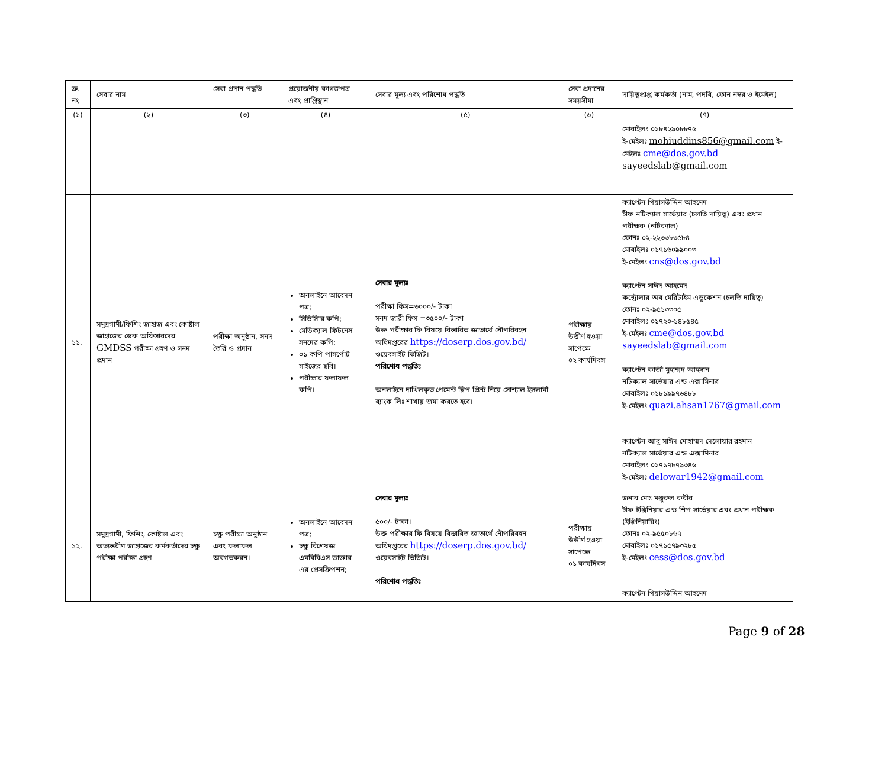| ক্র. নং | সেবার নাম | সেবা প্রদান পদ্ধতি | প্রয়োজনীয় কাগজপত্র এবং প্রাপ্তিস্থান | সেবার মূল্য এবং পরিশোধ পদ্ধতি | সেবা প্রদানের সময়সীমা | দায়িত্বপ্রাপ্ত কর্মকর্তা (নাম, পদবি, ফোন নম্বর ও ইমেইল) |
| --- | --- | --- | --- | --- | --- | --- |
| (১) | (২) | (৩) | (৪) | (৫) | (৬) | (৭) |
| | | | | | | মোবাইলঃ ০১৮৪২৯০৮৮৭৫ ই-মেইলঃ mohiuddins856@gmail.com ই-মেইলঃ cme@dos.gov.bd sayeedslab@gmail.com |
| ১১. | সমুদ্রগামী/ফিশিং জাহাজ এবং কোষ্টাল জাহাজের ডেক অফিসারদের GMDSS পরীক্ষা গ্রহণ ও সনদ প্রদান | পরীক্ষা অনুষ্ঠান, সনদ তৈরি ও প্রদান | অনলাইনে আবেদন পত্র; সিডিসি'র কপি; মেডিক্যাল ফিটনেস সনদের কপি; ০১ কপি পাসর্পোট সাইজের ছবি। পরীক্ষার ফলাফল কপি। | সেবার মূল্যঃ পরীক্ষা ফিস=৬০০০/- টাকা সনদ জারী ফিস =৩৫০০/- টাকা উক্ত পরীক্ষার ফি বিষয়ে বিস্তারিত জ্ঞাতার্থে নৌপরিবহন অধিদপ্তরের https://doserp.dos.gov.bd/ ওয়েবসাইট ভিজিট। পরিশোধ পদ্ধতিঃ অনলাইনে দাখিলকৃত পেমেন্ট স্লিপ প্রিন্ট নিয়ে সোশ্যাল ইসলামী ব্যাংক লিঃ শাখায় জমা করতে হবে। | পরীক্ষায় উত্তীর্ণ হওয়া সাপেক্ষে ০২ কার্যদিবস | ক্যাপ্টেন গিয়াসউদ্দিন আহমেদ চীফ নটিক্যাল সার্ভেয়ার (চলতি দায়িত্ব) এবং প্রধান পরীক্ষক (নটিক্যাল) ফোনঃ ০২-২২৩৩৮৩৫৮৪ মোবাইলঃ ০১৭১৬০৯৯০০৩ ই-মেইলঃ cns@dos.gov.bd ক্যাপ্টেন সাঈদ আহমেদ কন্ট্রোলার অব মেরিটাইম এডুকেশন (চলতি দায়িত্ব) ফোনঃ ০২-৯৫১৩৩০৫ মোবাইলঃ ০১৭২০-১৪৮৫৪৫ ই-মেইলঃ cme@dos.gov.bd sayeedslab@gmail.com ক্যাপ্টেন কাজী মুহাম্মদ আহসান নটিক্যাল সার্ভেয়ার এন্ড এক্সামিনার মোবাইলঃ ০১৮১৯৯৭৬৪৮৮ ই-মেইলঃ quazi.ahsan1767@gmail.com ক্যাপ্টেন আবু সাঈদ মোহাম্মদ দেলোয়ার রহমান নটিক্যাল সার্ভেয়ার এন্ড এক্সামিনার মোবাইলঃ ০১৭১৭৮৭৯৩৪৬ ই-মেইলঃ delowar1942@gmail.com |
| ১২. | সমুদ্রগামী, ফিশিং, কোষ্টাল এবং অভ্যন্তরীণ জাহাজের কর্মকর্তাদের চক্ষু পরীক্ষা পরীক্ষা গ্রহণ | চক্ষু পরীক্ষা অনুষ্ঠান এবং ফলাফল অবগতকরন। | অনলাইনে আবেদন পত্র; চক্ষু বিশেষজ্ঞ এমবিবিএস ডাক্তার এর প্রেসক্রিপশন; | সেবার মূল্যঃ ৫০০/- টাকা। উক্ত পরীক্ষার ফি বিষয়ে বিস্তারিত জ্ঞাতার্থে নৌপরিবহন অধিদপ্তরের https://doserp.dos.gov.bd/ ওয়েবসাইট ভিজিট। পরিশোধ পদ্ধতিঃ | পরীক্ষায় উত্তীর্ণ হওয়া সাপেক্ষে ০১ কার্যদিবস | জনাব মোঃ মঞ্জুরুল কবীর চীফ ইঞ্জিনিয়ার এন্ড শিপ সার্ভেয়ার এবং প্রধান পরীক্ষক (ইঞ্জিনিয়ারিং) ফোনঃ ০২-৯৫৫০৮৬৭ মোবাইলঃ ০১৭১৫৭৯৩২৮৫ ই-মেইলঃ cess@dos.gov.bd ক্যাপ্টেন গিয়াসউদ্দিন আহমেদ |
Page 9 of 28